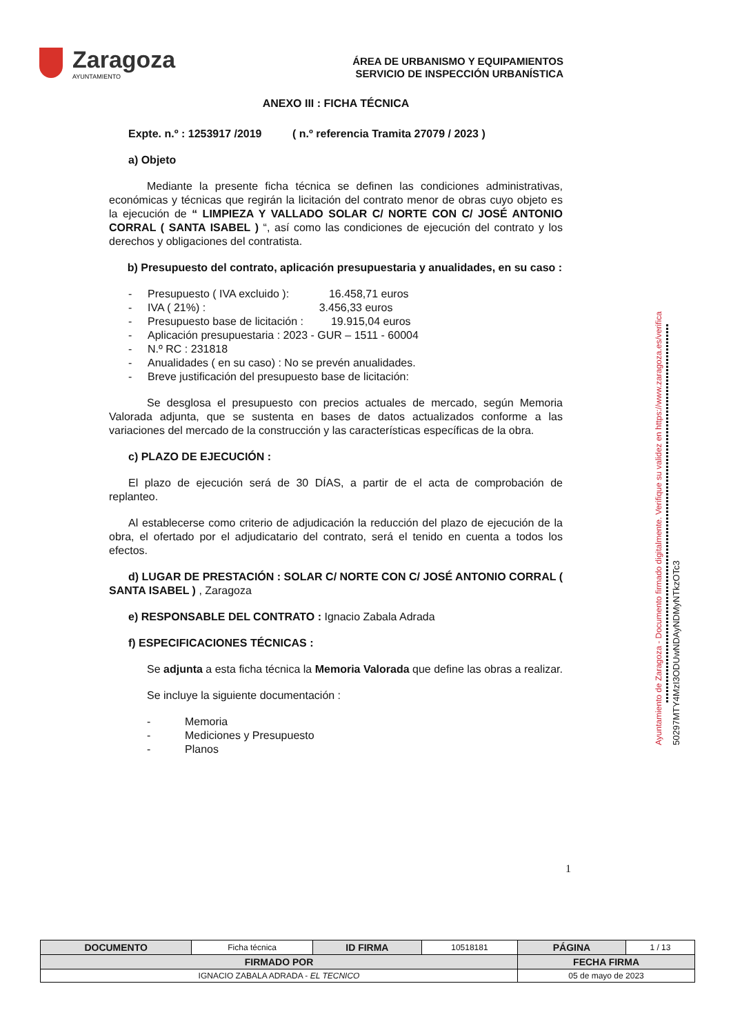Zaragoza
AYUNTAMIENTO
ÁREA DE URBANISMO Y EQUIPAMIENTOS
SERVICIO DE INSPECCIÓN URBANÍSTICA
ANEXO III : FICHA TÉCNICA
Expte. n.º : 1253917 /2019 ( n.º referencia Tramita 27079 / 2023 )
a) Objeto
Mediante la presente ficha técnica se definen las condiciones administrativas, económicas y técnicas que regirán la licitación del contrato menor de obras cuyo objeto es la ejecución de “ LIMPIEZA Y VALLADO SOLAR C/ NORTE CON C/ JOSÉ ANTONIO CORRAL ( SANTA ISABEL ) “, así como las condiciones de ejecución del contrato y los derechos y obligaciones del contratista.
b) Presupuesto del contrato, aplicación presupuestaria y anualidades, en su caso :
- Presupuesto ( IVA excluido ): 16.458,71 euros
- IVA ( 21%) : 3.456,33 euros
- Presupuesto base de licitación : 19.915,04 euros
- Aplicación presupuestaria : 2023 - GUR – 1511 - 60004
- N.º RC : 231818
- Anualidades ( en su caso) : No se prevén anualidades.
- Breve justificación del presupuesto base de licitación:
Se desglosa el presupuesto con precios actuales de mercado, según Memoria Valorada adjunta, que se sustenta en bases de datos actualizados conforme a las variaciones del mercado de la construcción y las características específicas de la obra.
c) PLAZO DE EJECUCIÓN :
El plazo de ejecución será de 30 DÍAS, a partir de el acta de comprobación de replanteo.
Al establecerse como criterio de adjudicación la reducción del plazo de ejecución de la obra, el ofertado por el adjudicatario del contrato, será el tenido en cuenta a todos los efectos.
d) LUGAR DE PRESTACIÓN : SOLAR C/ NORTE CON C/ JOSÉ ANTONIO CORRAL ( SANTA ISABEL ) , Zaragoza
e) RESPONSABLE DEL CONTRATO : Ignacio Zabala Adrada
f) ESPECIFICACIONES TÉCNICAS :
Se adjunta a esta ficha técnica la Memoria Valorada que define las obras a realizar.
Se incluye la siguiente documentación :
- Memoria
- Mediciones y Presupuesto
- Planos
Ayuntamiento de Zaragoza - Documento firmado digitalmente. Verifique su validez en https://www.zaragoza.es/verifica
50297MTY4MzI3ODUwNDAyNDMyNTkzOTc3
1
| DOCUMENTO | Ficha técnica | ID FIRMA | 10518181 | PÁGINA | 1 / 13 |
| FIRMADO POR | | | | FECHA FIRMA | |
| IGNACIO ZABALA ADRADA - EL TECNICO | | | | 05 de mayo de 2023 | |